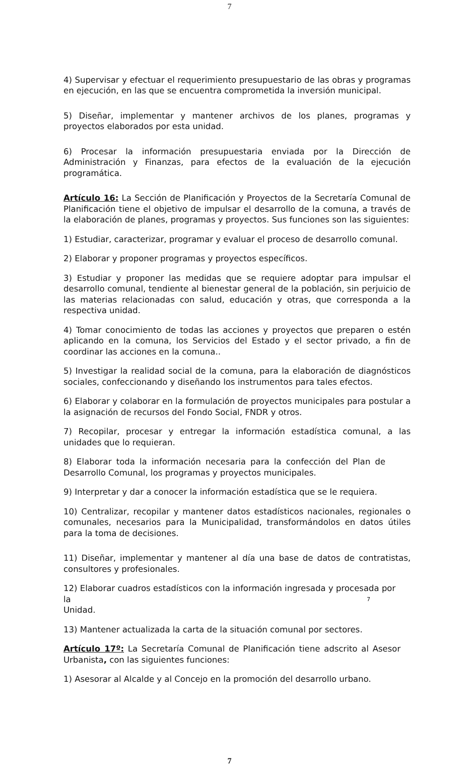7
4) Supervisar y efectuar el requerimiento presupuestario de las obras y programas en ejecución, en las que se encuentra comprometida la inversión municipal.
5) Diseñar, implementar y mantener archivos de los planes, programas y proyectos elaborados por esta unidad.
6) Procesar la información presupuestaria enviada por la Dirección de Administración y Finanzas, para efectos de la evaluación de la ejecución programática.
Artículo 16: La Sección de Planificación y Proyectos de la Secretaría Comunal de Planificación tiene el objetivo de impulsar el desarrollo de la comuna, a través de la elaboración de planes, programas y proyectos. Sus funciones son las siguientes:
1) Estudiar, caracterizar, programar y evaluar el proceso de desarrollo comunal.
2) Elaborar y proponer programas y proyectos específicos.
3) Estudiar y proponer las medidas que se requiere adoptar para impulsar el desarrollo comunal, tendiente al bienestar general de la población, sin perjuicio de las materias relacionadas con salud, educación y otras, que corresponda a la respectiva unidad.
4) Tomar conocimiento de todas las acciones y proyectos que preparen o estén aplicando en la comuna, los Servicios del Estado y el sector privado, a fin de coordinar las acciones en la comuna..
5) Investigar la realidad social de la comuna, para la elaboración de diagnósticos sociales, confeccionando y diseñando los instrumentos para tales efectos.
6) Elaborar y colaborar en la formulación de proyectos municipales para postular a la asignación de recursos del Fondo Social, FNDR y otros.
7) Recopilar, procesar y entregar la información estadística comunal, a las unidades que lo requieran.
8) Elaborar toda la información necesaria para la confección del Plan de Desarrollo Comunal, los programas y proyectos municipales.
9) Interpretar y dar a conocer la información estadística que se le requiera.
10) Centralizar, recopilar y mantener datos estadísticos nacionales, regionales o comunales, necesarios para la Municipalidad, transformándolos en datos útiles para la toma de decisiones.
11) Diseñar, implementar y mantener al día una base de datos de contratistas, consultores y profesionales.
12) Elaborar cuadros estadísticos con la información ingresada y procesada por la 7
Unidad.
13) Mantener actualizada la carta de la situación comunal por sectores.
Artículo 17º: La Secretaría Comunal de Planificación tiene adscrito al Asesor Urbanista, con las siguientes funciones:
1) Asesorar al Alcalde y al Concejo en la promoción del desarrollo urbano.
7